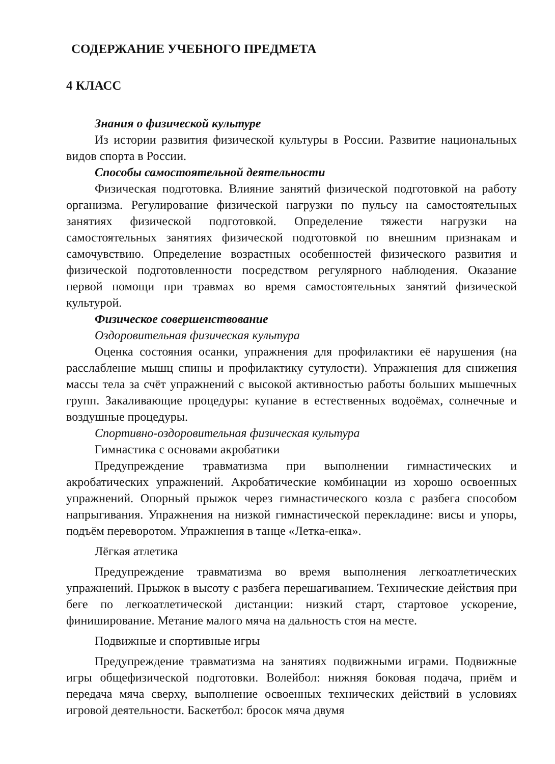СОДЕРЖАНИЕ УЧЕБНОГО ПРЕДМЕТА
4 КЛАСС
Знания о физической культуре
Из истории развития физической культуры в России. Развитие национальных видов спорта в России.
Способы самостоятельной деятельности
Физическая подготовка. Влияние занятий физической подготовкой на работу организма. Регулирование физической нагрузки по пульсу на самостоятельных занятиях физической подготовкой. Определение тяжести нагрузки на самостоятельных занятиях физической подготовкой по внешним признакам и самочувствию. Определение возрастных особенностей физического развития и физической подготовленности посредством регулярного наблюдения. Оказание первой помощи при травмах во время самостоятельных занятий физической культурой.
Физическое совершенствование
Оздоровительная физическая культура
Оценка состояния осанки, упражнения для профилактики её нарушения (на расслабление мышц спины и профилактику сутулости). Упражнения для снижения массы тела за счёт упражнений с высокой активностью работы больших мышечных групп. Закаливающие процедуры: купание в естественных водоёмах, солнечные и воздушные процедуры.
Спортивно-оздоровительная физическая культура
Гимнастика с основами акробатики
Предупреждение травматизма при выполнении гимнастических и акробатических упражнений. Акробатические комбинации из хорошо освоенных упражнений. Опорный прыжок через гимнастического козла с разбега способом напрыгивания. Упражнения на низкой гимнастической перекладине: висы и упоры, подъём переворотом. Упражнения в танце «Летка-енка».
Лёгкая атлетика
Предупреждение травматизма во время выполнения легкоатлетических упражнений. Прыжок в высоту с разбега перешагиванием. Технические действия при беге по легкоатлетической дистанции: низкий старт, стартовое ускорение, финиширование. Метание малого мяча на дальность стоя на месте.
Подвижные и спортивные игры
Предупреждение травматизма на занятиях подвижными играми. Подвижные игры общефизической подготовки. Волейбол: нижняя боковая подача, приём и передача мяча сверху, выполнение освоенных технических действий в условиях игровой деятельности. Баскетбол: бросок мяча двумя